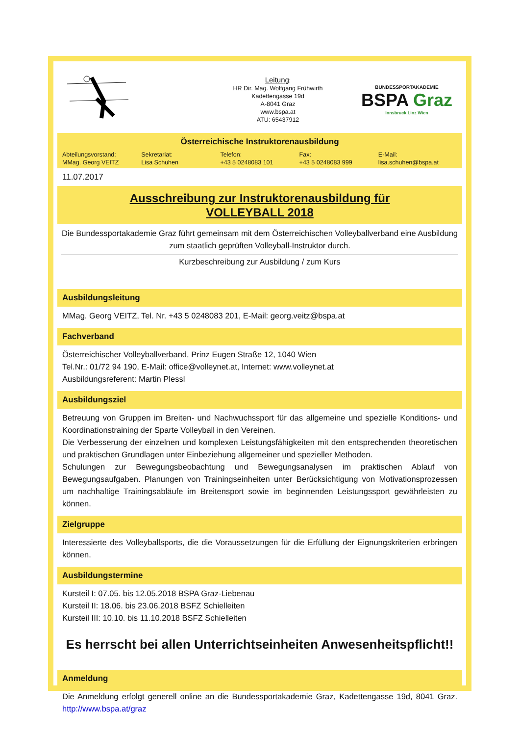Leitung:
HR Dir. Mag. Wolfgang Frühwirth
Kadettengasse 19d
A-8041 Graz
www.bspa.at
ATU: 65437912
BUNDESSPORTAKADEMIE
BSPA Graz
Innsbruck Linz Wien
Österreichische Instruktorenausbildung
Abteilungsvorstand:
MMag. Georg VEITZ
Sekretariat:
Lisa Schuhen
Telefon:
+43 5 0248083 101
Fax:
+43 5 0248083 999
E-Mail:
lisa.schuhen@bspa.at
11.07.2017
Ausschreibung zur Instruktorenausbildung für
VOLLEYBALL 2018
Die Bundessportakademie Graz führt gemeinsam mit dem Österreichischen Volleyballverband eine Ausbildung zum staatlich geprüften Volleyball-Instruktor durch.
Kurzbeschreibung zur Ausbildung / zum Kurs
Ausbildungsleitung
MMag. Georg VEITZ, Tel. Nr. +43 5 0248083 201, E-Mail: georg.veitz@bspa.at
Fachverband
Österreichischer Volleyballverband, Prinz Eugen Straße 12, 1040 Wien
Tel.Nr.: 01/72 94 190, E-Mail: office@volleynet.at, Internet: www.volleynet.at
Ausbildungsreferent: Martin Plessl
Ausbildungsziel
Betreuung von Gruppen im Breiten- und Nachwuchssport für das allgemeine und spezielle Konditions- und Koordinationstraining der Sparte Volleyball in den Vereinen.
Die Verbesserung der einzelnen und komplexen Leistungsfähigkeiten mit den entsprechenden theoretischen und praktischen Grundlagen unter Einbeziehung allgemeiner und spezieller Methoden.
Schulungen zur Bewegungsbeobachtung und Bewegungsanalysen im praktischen Ablauf von Bewegungsaufgaben. Planungen von Trainingseinheiten unter Berücksichtigung von Motivationsprozessen um nachhaltige Trainingsabläufe im Breitensport sowie im beginnenden Leistungssport gewährleisten zu können.
Zielgruppe
Interessierte des Volleyballsports, die die Voraussetzungen für die Erfüllung der Eignungskriterien erbringen können.
Ausbildungstermine
Kursteil I: 07.05. bis 12.05.2018 BSPA Graz-Liebenau
Kursteil II: 18.06. bis 23.06.2018 BSFZ Schielleiten
Kursteil III: 10.10. bis 11.10.2018 BSFZ Schielleiten
Es herrscht bei allen Unterrichtseinheiten Anwesenheitspflicht!!
Anmeldung
Die Anmeldung erfolgt generell online an die Bundessportakademie Graz, Kadettengasse 19d, 8041 Graz. http://www.bspa.at/graz